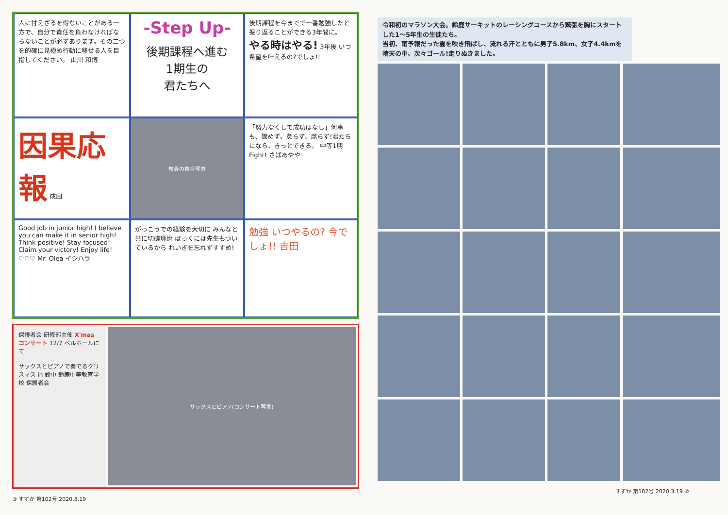人に甘えざるを得ないことがある一方で、自分で責任を負わなければならないことが必ずあります。その二つを的確に見極め行動に移せる人を目指してください。 山川 和博
-Step Up-
後期課程へ進む
1期生の
君たちへ
後期課程を今までで一番勉強したと振り返ることができる3年間に。 やる時はやる! 3年後 いつ希望を叶えるの?でしょ!!
因果応報 成田
教員の集合写真
「努力なくして成功はなし」何事も、諦めず、怠らず、腐らず!君たちになら、きっとできる。 中等1期 Fight! さばあやや
Good job in junior high! I believe you can make it in senior high! Think positive! Stay focused! Claim your victory! Enjoy life! ♡♡♡ Mr. Olea イシハラ
がっこうでの経験を大切に みんなと共に切磋琢磨 ばっくには先生もついているから れいぎを忘れずすすめ!
勉強 いつやるの? 今でしょ!! 吉田
保護者会 研修部主催 X'mas コンサート 12/7 ベルホールにて
サックスとピアノで奏でるクリスマス in 鈴中 鈴鹿中等教育学校 保護者会
サックスとピアノ(コンサート写真)
③ すずか 第102号 2020.3.19
令和初のマラソン大会。鈴鹿サーキットのレーシングコースから緊張を胸にスタートした1～5年生の生徒たち。
当初、雨予報だった雲を吹き飛ばし、流れる汗とともに男子5.8km、女子4.4kmを晴天の中、次々ゴール!走りぬきました。
すずか 第102号 2020.3.19 ②